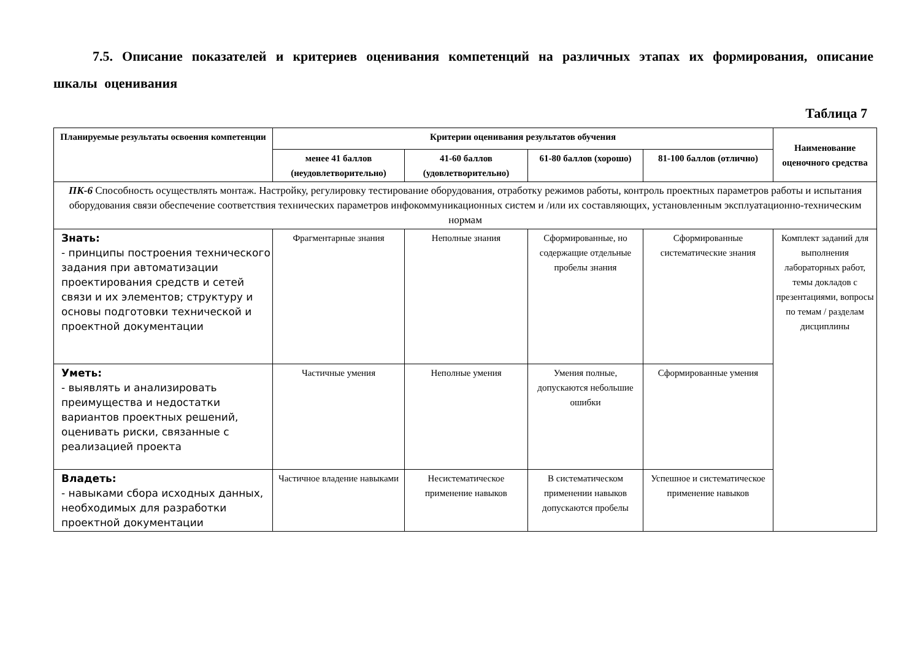7.5. Описание показателей и критериев оценивания компетенций на различных этапах их формирования, описание шкалы оценивания
Таблица 7
| Планируемые результаты освоения компетенции | Критерии оценивания результатов обучения | | | | Наименование оценочного средства |
| --- | --- | --- | --- | --- | --- |
| | менее 41 баллов (неудовлетворительно) | 41-60 баллов (удовлетворительно) | 61-80 баллов (хорошо) | 81-100 баллов (отлично) | |
| ПК-6 Способность осуществлять монтаж. Настройку, регулировку тестирование оборудования, отработку режимов работы, контроль проектных параметров работы и испытания оборудования связи обеспечение соответствия технических параметров инфокоммуникационных систем и /или их составляющих, установленным эксплуатационно-техническим нормам | | | | | |
| Знать: - принципы построения технического задания при автоматизации проектирования средств и сетей связи и их элементов; структуру и основы подготовки технической и проектной документации | Фрагментарные знания | Неполные знания | Сформированные, но содержащие отдельные пробелы знания | Сформированные систематические знания | Комплект заданий для выполнения лабораторных работ, темы докладов с презентациями, вопросы по темам / разделам дисциплины |
| Уметь: - выявлять и анализировать преимущества и недостатки вариантов проектных решений, оценивать риски, связанные с реализацией проекта | Частичные умения | Неполные умения | Умения полные, допускаются небольшие ошибки | Сформированные умения | |
| Владеть: - навыками сбора исходных данных, необходимых для разработки проектной документации | Частичное владение навыками | Несистематическое применение навыков | В систематическом применении навыков допускаются пробелы | Успешное и систематическое применение навыков | |